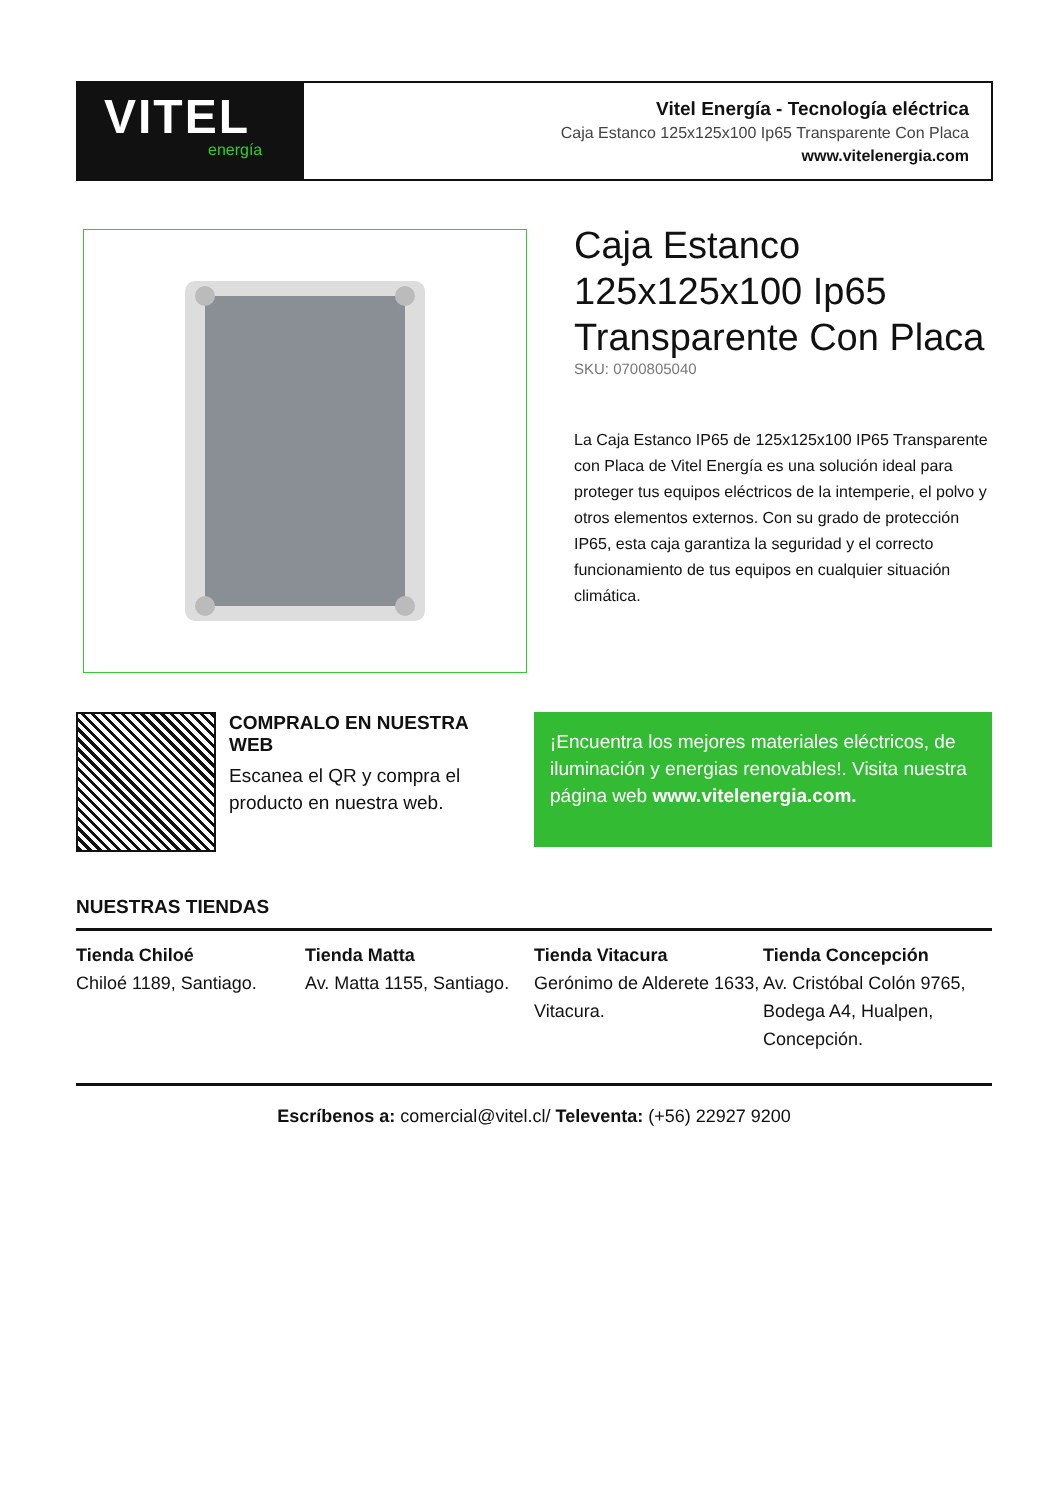VITEL
energía
Vitel Energía - Tecnología eléctrica
Caja Estanco 125x125x100 Ip65 Transparente Con Placa
www.vitelenergia.com
Caja Estanco 125x125x100 Ip65 Transparente Con Placa
SKU: 0700805040
La Caja Estanco IP65 de 125x125x100 IP65 Transparente con Placa de Vitel Energía es una solución ideal para proteger tus equipos eléctricos de la intemperie, el polvo y otros elementos externos. Con su grado de protección IP65, esta caja garantiza la seguridad y el correcto funcionamiento de tus equipos en cualquier situación climática.
COMPRALO EN NUESTRA WEB
Escanea el QR y compra el producto en nuestra web.
¡Encuentra los mejores materiales eléctricos, de iluminación y energias renovables!. Visita nuestra página web www.vitelenergia.com.
NUESTRAS TIENDAS
Tienda Chiloé
Chiloé 1189, Santiago.
Tienda Matta
Av. Matta 1155, Santiago.
Tienda Vitacura
Gerónimo de Alderete 1633, Vitacura.
Tienda Concepción
Av. Cristóbal Colón 9765, Bodega A4, Hualpen, Concepción.
Escríbenos a: comercial@vitel.cl/ Televenta: (+56) 22927 9200